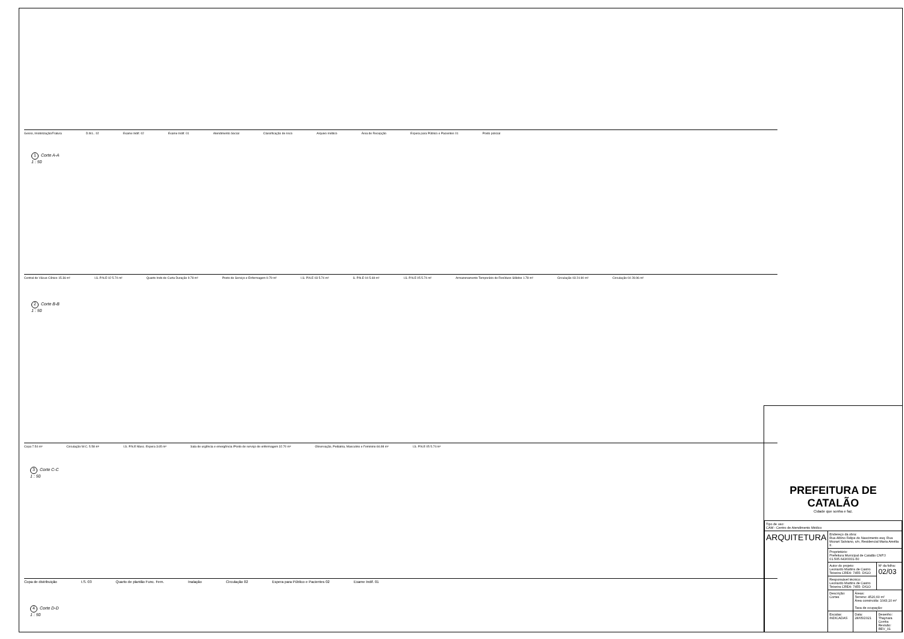Gesso, Imobilização/Fratura D.M.L. 02 Exame Indif. 02 Exame Indif. 01 Atendimento Social Classificação de risco Arquivo médico Área de Recepção Espera para Público e Pacientes 01 Posto policial
1 Corte A-A
1 : 50
Central de Vácuo Clínico 15.36 m² I.S. P.N.E 02 5.74 m² Quarto Indo de Curta Duração 9.78 m² Posto de Serviço e Enfermagem 9.79 m² I.S. P.N.E 03 5.74 m² S. P.N.E 04 5.69 m² I.S. P.N.E 05 5.74 m² Armazenamento Temporário de Resíduos Sólidos 1.78 m² Circulação 03 24.90 m² Circulação 04 28.96 m²
2 Corte B-B
1 : 50
Copa 7.54 m² Circulação W.C. 5.58 m² I.S. P.N.E Masc. Espera 3.65 m² Sala de urgência e emergência /Posto de serviço de enfermagem 32.70 m² Observação, Pediatria, Masculino e Feminino 66.98 m² I.S. P.N.E 05 5.74 m²
3 Corte C-C
1 : 50
Copa de distribuição I.S. 03 Quarto de plantão Func. Fem. Inalação Circulação 02 Espera para Público e Pacientes 02 Exame Indif. 01
4 Corte D-D
1 : 50
PREFEITURA DE
CATALÃO
Cidade que sonha e faz.
| Tipo de uso: CAM - Centro de Atendimento Médico | | | |
| ARQUITETURA | Endereço da obra: Rua Albino Felipe do Nascimento esq. Rua Mozart Salviano, s/n, Residencial Maria Amélia II. | | |
| | Proprietário: Prefeitura Municipal de Catalão CNPJ: 01.505.643/0001-50 | | |
| | Autor do projeto: Leonardo Martins de Castro Teixeira CREA: 7455- D/GO | | Nº da folha: 02/03 |
| | Responsável técnico: Leonardo Martins de Castro Teixeira CREA: 7455- D/GO | | |
| | Descrição: Cortes | Áreas: Terreno: 4520,60 m² Área construída: 1043,10 m² Taxa de ocupação: | |
| | Escalas: INDICADAS | Data: 28/05/2021 | Desenho: Thaynara Corrêa Revisão: REV_01 |